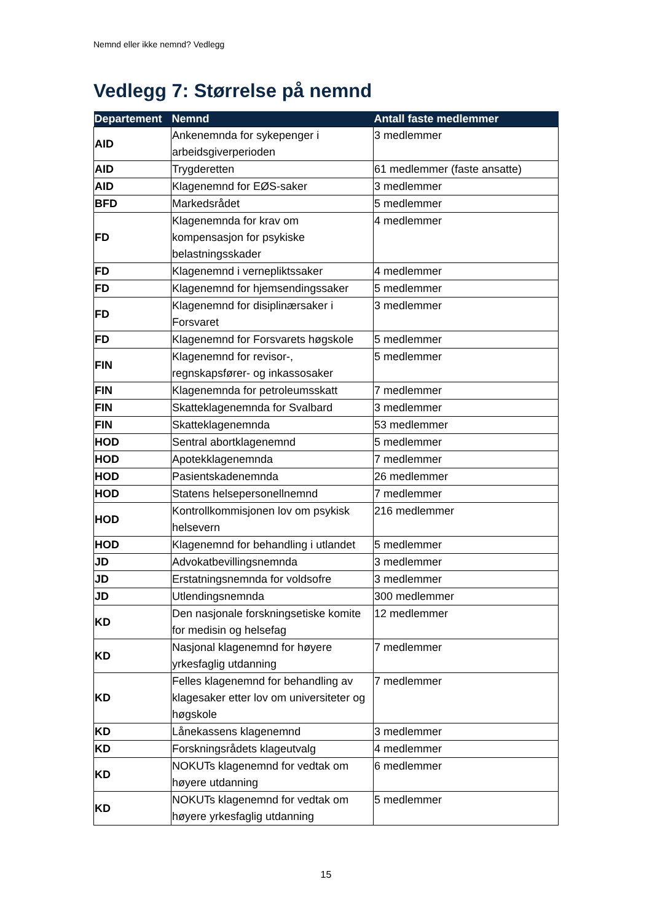Nemnd eller ikke nemnd? Vedlegg
Vedlegg 7: Størrelse på nemnd
| Departement | Nemnd | Antall faste medlemmer |
| --- | --- | --- |
| AID | Ankenemnda for sykepenger i arbeidsgiverperioden | 3 medlemmer |
| AID | Trygderetten | 61 medlemmer (faste ansatte) |
| AID | Klagenemnd for EØS-saker | 3 medlemmer |
| BFD | Markedsrådet | 5 medlemmer |
| FD | Klagenemnda for krav om kompensasjon for psykiske belastningsskader | 4 medlemmer |
| FD | Klagenemnd i vernepliktssaker | 4 medlemmer |
| FD | Klagenemnd for hjemsendingssaker | 5 medlemmer |
| FD | Klagenemnd for disiplinærsaker i Forsvaret | 3 medlemmer |
| FD | Klagenemnd for Forsvarets høgskole | 5 medlemmer |
| FIN | Klagenemnd for revisor-, regnskapsfører- og inkassosaker | 5 medlemmer |
| FIN | Klagenemnda for petroleumsskatt | 7 medlemmer |
| FIN | Skatteklagenemnda for Svalbard | 3 medlemmer |
| FIN | Skatteklagenemnda | 53 medlemmer |
| HOD | Sentral abortklagenemnd | 5 medlemmer |
| HOD | Apotekklagenemnda | 7 medlemmer |
| HOD | Pasientskadenemnda | 26 medlemmer |
| HOD | Statens helsepersonellnemnd | 7 medlemmer |
| HOD | Kontrollkommisjonen lov om psykisk helsevern | 216 medlemmer |
| HOD | Klagenemnd for behandling i utlandet | 5 medlemmer |
| JD | Advokatbevillingsnemnda | 3 medlemmer |
| JD | Erstatningsnemnda for voldsofre | 3 medlemmer |
| JD | Utlendingsnemnda | 300 medlemmer |
| KD | Den nasjonale forskningsetiske komite for medisin og helsefag | 12 medlemmer |
| KD | Nasjonal klagenemnd for høyere yrkesfaglig utdanning | 7 medlemmer |
| KD | Felles klagenemnd for behandling av klagesaker etter lov om universiteter og høgskole | 7 medlemmer |
| KD | Lånekassens klagenemnd | 3 medlemmer |
| KD | Forskningsrådets klageutvalg | 4 medlemmer |
| KD | NOKUTs klagenemnd for vedtak om høyere utdanning | 6 medlemmer |
| KD | NOKUTs klagenemnd for vedtak om høyere yrkesfaglig utdanning | 5 medlemmer |
15